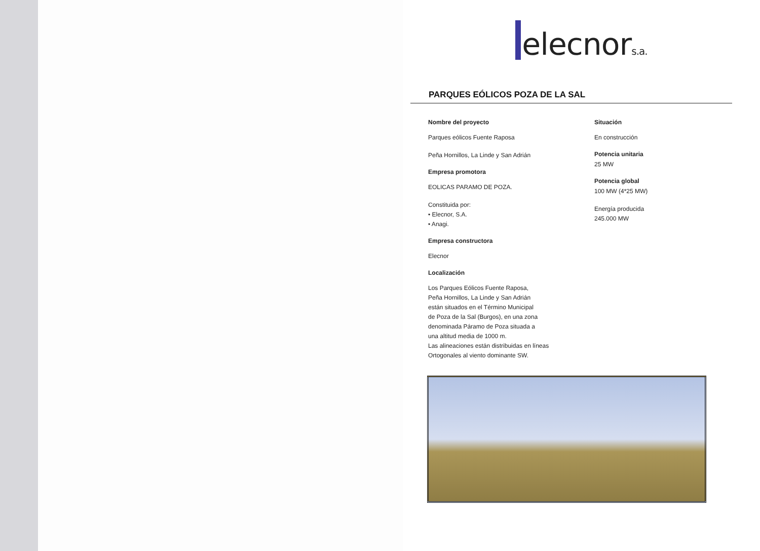elecnors.a.
PARQUES EÓLICOS POZA DE LA SAL
Nombre del proyecto
Parques eólicos Fuente Raposa
Peña Hornillos, La Linde y San Adrián
Empresa promotora
EOLICAS PARAMO DE POZA.
Constituida por:
• Elecnor, S.A.
• Anagi.
Empresa constructora
Elecnor
Localización
Los Parques Eólicos Fuente Raposa,
Peña Hornillos, La Linde y San Adrián
están situados en el Término Municipal
de Poza de la Sal (Burgos), en una zona
denominada Páramo de Poza situada a
una altitud media de 1000 m.
Las alineaciones están distribuidas en líneas
Ortogonales al viento dominante SW.
Situación
En construcción
Potencia unitaria
25 MW
Potencia global
100 MW (4*25 MW)
Energía producida
245.000 MW